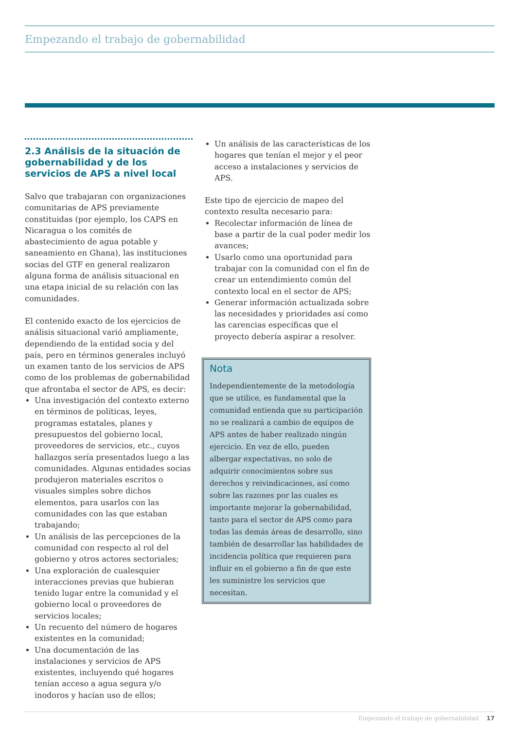Empezando el trabajo de gobernabilidad
2.3 Análisis de la situación de gobernabilidad y de los servicios de APS a nivel local
Salvo que trabajaran con organizaciones comunitarias de APS previamente constituidas (por ejemplo, los CAPS en Nicaragua o los comités de abastecimiento de agua potable y saneamiento en Ghana), las instituciones socias del GTF en general realizaron alguna forma de análisis situacional en una etapa inicial de su relación con las comunidades.
El contenido exacto de los ejercicios de análisis situacional varió ampliamente, dependiendo de la entidad socia y del país, pero en términos generales incluyó un examen tanto de los servicios de APS como de los problemas de gobernabilidad que afrontaba el sector de APS, es decir:
Una investigación del contexto externo en términos de políticas, leyes, programas estatales, planes y presupuestos del gobierno local, proveedores de servicios, etc., cuyos hallazgos sería presentados luego a las comunidades. Algunas entidades socias produjeron materiales escritos o visuales simples sobre dichos elementos, para usarlos con las comunidades con las que estaban trabajando;
Un análisis de las percepciones de la comunidad con respecto al rol del gobierno y otros actores sectoriales;
Una exploración de cualesquier interacciones previas que hubieran tenido lugar entre la comunidad y el gobierno local o proveedores de servicios locales;
Un recuento del número de hogares existentes en la comunidad;
Una documentación de las instalaciones y servicios de APS existentes, incluyendo qué hogares tenían acceso a agua segura y/o inodoros y hacían uso de ellos;
Un análisis de las características de los hogares que tenían el mejor y el peor acceso a instalaciones y servicios de APS.
Este tipo de ejercicio de mapeo del contexto resulta necesario para:
Recolectar información de línea de base a partir de la cual poder medir los avances;
Usarlo como una oportunidad para trabajar con la comunidad con el fin de crear un entendimiento común del contexto local en el sector de APS;
Generar información actualizada sobre las necesidades y prioridades así como las carencias específicas que el proyecto debería aspirar a resolver.
Nota
Independientemente de la metodología que se utilice, es fundamental que la comunidad entienda que su participación no se realizará a cambio de equipos de APS antes de haber realizado ningún ejercicio. En vez de ello, pueden albergar expectativas, no solo de adquirir conocimientos sobre sus derechos y reivindicaciones, así como sobre las razones por las cuales es importante mejorar la gobernabilidad, tanto para el sector de APS como para todas las demás áreas de desarrollo, sino también de desarrollar las habilidades de incidencia política que requieren para influir en el gobierno a fin de que este les suministre los servicios que necesitan.
Empezando el trabajo de gobernabilidad 17